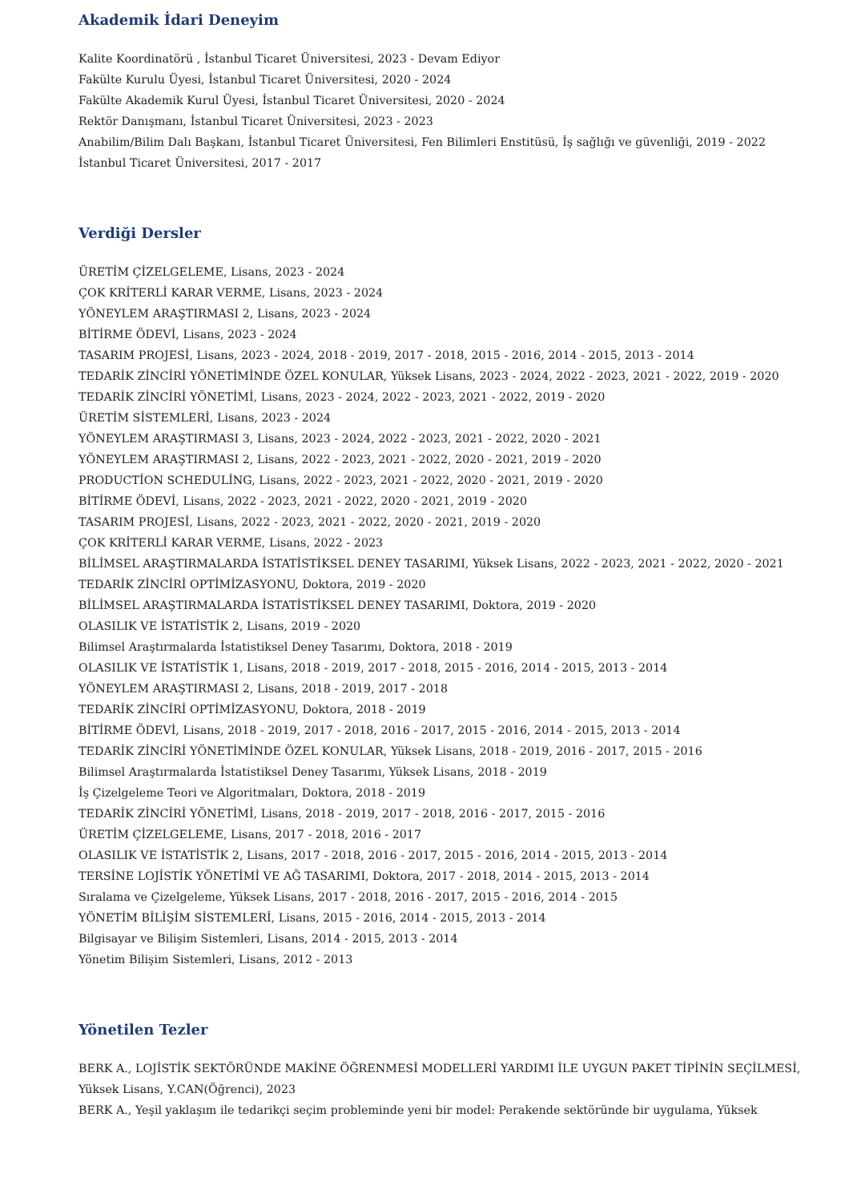Akademik İdari Deneyim
Kalite Koordinatörü , İstanbul Ticaret Üniversitesi, 2023 - Devam Ediyor
Fakülte Kurulu Üyesi, İstanbul Ticaret Üniversitesi, 2020 - 2024
Fakülte Akademik Kurul Üyesi, İstanbul Ticaret Üniversitesi, 2020 - 2024
Rektör Danışmanı, İstanbul Ticaret Üniversitesi, 2023 - 2023
Anabilim/Bilim Dalı Başkanı, İstanbul Ticaret Üniversitesi, Fen Bilimleri Enstitüsü, İş sağlığı ve güvenliği, 2019 - 2022
İstanbul Ticaret Üniversitesi, 2017 - 2017
Verdiği Dersler
ÜRETİM ÇİZELGELEME, Lisans, 2023 - 2024
ÇOK KRİTERLİ KARAR VERME, Lisans, 2023 - 2024
YÖNEYLEM ARAŞTIRMASI 2, Lisans, 2023 - 2024
BİTİRME ÖDEVİ, Lisans, 2023 - 2024
TASARIM PROJESİ, Lisans, 2023 - 2024, 2018 - 2019, 2017 - 2018, 2015 - 2016, 2014 - 2015, 2013 - 2014
TEDARİK ZİNCİRİ YÖNETİMİNDE ÖZEL KONULAR, Yüksek Lisans, 2023 - 2024, 2022 - 2023, 2021 - 2022, 2019 - 2020
TEDARİK ZİNCİRİ YÖNETİMİ, Lisans, 2023 - 2024, 2022 - 2023, 2021 - 2022, 2019 - 2020
ÜRETİM SİSTEMLERİ, Lisans, 2023 - 2024
YÖNEYLEM ARAŞTIRMASI 3, Lisans, 2023 - 2024, 2022 - 2023, 2021 - 2022, 2020 - 2021
YÖNEYLEM ARAŞTIRMASI 2, Lisans, 2022 - 2023, 2021 - 2022, 2020 - 2021, 2019 - 2020
PRODUCTİON SCHEDULİNG, Lisans, 2022 - 2023, 2021 - 2022, 2020 - 2021, 2019 - 2020
BİTİRME ÖDEVİ, Lisans, 2022 - 2023, 2021 - 2022, 2020 - 2021, 2019 - 2020
TASARIM PROJESİ, Lisans, 2022 - 2023, 2021 - 2022, 2020 - 2021, 2019 - 2020
ÇOK KRİTERLİ KARAR VERME, Lisans, 2022 - 2023
BİLİMSEL ARAŞTIRMALARDA İSTATİSTİKSEL DENEY TASARIMI, Yüksek Lisans, 2022 - 2023, 2021 - 2022, 2020 - 2021
TEDARİK ZİNCİRİ OPTİMİZASYONU, Doktora, 2019 - 2020
BİLİMSEL ARAŞTIRMALARDA İSTATİSTİKSEL DENEY TASARIMI, Doktora, 2019 - 2020
OLASILIK VE İSTATİSTİK 2, Lisans, 2019 - 2020
Bilimsel Araştırmalarda İstatistiksel Deney Tasarımı, Doktora, 2018 - 2019
OLASILIK VE İSTATİSTİK 1, Lisans, 2018 - 2019, 2017 - 2018, 2015 - 2016, 2014 - 2015, 2013 - 2014
YÖNEYLEM ARAŞTIRMASI 2, Lisans, 2018 - 2019, 2017 - 2018
TEDARİK ZİNCİRİ OPTİMİZASYONU, Doktora, 2018 - 2019
BİTİRME ÖDEVİ, Lisans, 2018 - 2019, 2017 - 2018, 2016 - 2017, 2015 - 2016, 2014 - 2015, 2013 - 2014
TEDARİK ZİNCİRİ YÖNETİMİNDE ÖZEL KONULAR, Yüksek Lisans, 2018 - 2019, 2016 - 2017, 2015 - 2016
Bilimsel Araştırmalarda İstatistiksel Deney Tasarımı, Yüksek Lisans, 2018 - 2019
İş Çizelgeleme Teori ve Algoritmaları, Doktora, 2018 - 2019
TEDARİK ZİNCİRİ YÖNETİMİ, Lisans, 2018 - 2019, 2017 - 2018, 2016 - 2017, 2015 - 2016
ÜRETİM ÇİZELGELEME, Lisans, 2017 - 2018, 2016 - 2017
OLASILIK VE İSTATİSTİK 2, Lisans, 2017 - 2018, 2016 - 2017, 2015 - 2016, 2014 - 2015, 2013 - 2014
TERSİNE LOJİSTİK YÖNETİMİ VE AĞ TASARIMI, Doktora, 2017 - 2018, 2014 - 2015, 2013 - 2014
Sıralama ve Çizelgeleme, Yüksek Lisans, 2017 - 2018, 2016 - 2017, 2015 - 2016, 2014 - 2015
YÖNETİM BİLİŞİM SİSTEMLERİ, Lisans, 2015 - 2016, 2014 - 2015, 2013 - 2014
Bilgisayar ve Bilişim Sistemleri, Lisans, 2014 - 2015, 2013 - 2014
Yönetim Bilişim Sistemleri, Lisans, 2012 - 2013
Yönetilen Tezler
BERK A., LOJİSTİK SEKTÖRÜNDE MAKİNE ÖĞRENMESİ MODELLERİ YARDIMI İLE UYGUN PAKET TİPİNİN SEÇİLMESİ,
Yüksek Lisans, Y.CAN(Öğrenci), 2023
BERK A., Yeşil yaklaşım ile tedarikçi seçim probleminde yeni bir model: Perakende sektöründe bir uygulama, Yüksek